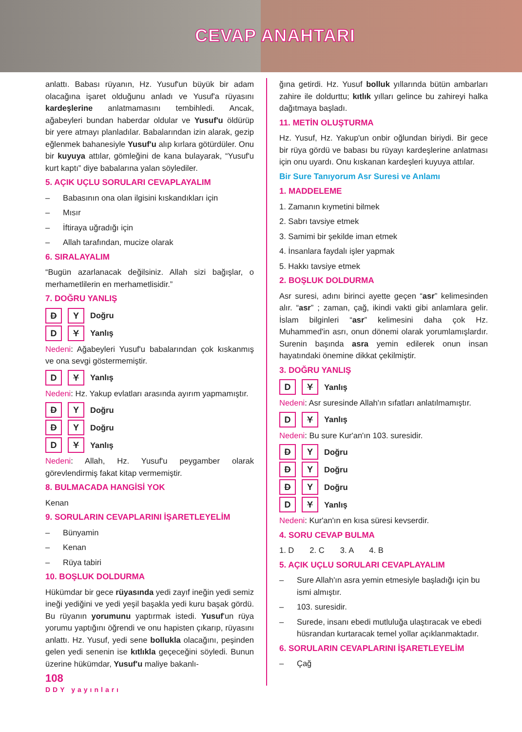CEVAP ANAHTARI
anlattı. Babası rüyanın, Hz. Yusuf'un büyük bir adam olacağına işaret olduğunu anladı ve Yusuf'a rüyasını kardeşlerine anlatmamasını tembihledi. Ancak, ağabeyleri bundan haberdar oldular ve Yusuf'u öldürüp bir yere atmayı planladılar. Babalarından izin alarak, gezip eğlenmek bahanesiyle Yusuf'u alıp kırlara götürdüler. Onu bir kuyuya attılar, gömleğini de kana bulayarak, “Yusuf'u kurt kaptı” diye babalarına yalan söylediler.
5. AÇIK UÇLU SORULARI CEVAPLAYALIM
– Babasının ona olan ilgisini kıskandıkları için
– Mısır
– İftiraya uğradığı için
– Allah tarafından, mucize olarak
6. SIRALAYALIM
“Bugün azarlanacak değilsiniz. Allah sizi bağışlar, o merhametlilerin en merhametlisidir.”
7. DOĞRU YANLIŞ
D Y Doğru
D Y Yanlış
Nedeni: Ağabeyleri Yusuf'u babalarından çok kıskanmış ve ona sevgi göstermemiştir.
D Y Yanlış
Nedeni: Hz. Yakup evlatları arasında ayırım yapmamıştır.
D Y Doğru
D Y Doğru
D Y Yanlış
Nedeni: Allah, Hz. Yusuf'u peygamber olarak görevlendirmiş fakat kitap vermemiştir.
8. BULMACADA HANGİSİ YOK
Kenan
9. SORULARIN CEVAPLARINI İŞARETLEYELİM
– Bünyamin
– Kenan
– Rüya tabiri
10. BOŞLUK DOLDURMA
Hükümdar bir gece rüyasında yedi zayıf ineğin yedi semiz ineği yediğini ve yedi yeşil başakla yedi kuru başak gördü. Bu rüyanın yorumunu yaptırmak istedi. Yusuf'un rüya yorumu yaptığını öğrendi ve onu hapisten çıkarıp, rüyasını anlattı. Hz. Yusuf, yedi sene bollukla olacağını, peşinden gelen yedi senenin ise kıtlıkla geçeceğini söyledi. Bunun üzerine hükümdar, Yusuf'u maliye bakanlı-
108
ğına getirdi. Hz. Yusuf bolluk yıllarında bütün ambarları zahire ile doldurttu; kıtlık yılları gelince bu zahireyi halka dağıtmaya başladı.
11. METİN OLUŞTURMA
Hz. Yusuf, Hz. Yakup'un onbir oğlundan biriydi. Bir gece bir rüya gördü ve babası bu rüyayı kardeşlerine anlatması için onu uyardı. Onu kıskanan kardeşleri kuyuya attılar.
Bir Sure Tanıyorum Asr Suresi ve Anlamı
1. MADDELEME
1. Zamanın kıymetini bilmek
2. Sabrı tavsiye etmek
3. Samimi bir şekilde iman etmek
4. İnsanlara faydalı işler yapmak
5. Hakkı tavsiye etmek
2. BOŞLUK DOLDURMA
Asr suresi, adını birinci ayette geçen “asr” kelimesinden alır. “asr” ; zaman, çağ, ikindi vakti gibi anlamlara gelir. İslam bilginleri “asr” kelimesini daha çok Hz. Muhammed'in asrı, onun dönemi olarak yorumlamışlardır. Surenin başında asra yemin edilerek onun insan hayatındaki önemine dikkat çekilmiştir.
3. DOĞRU YANLIŞ
D Y Yanlış
Nedeni: Asr suresinde Allah'ın sıfatları anlatılmamıştır.
D Y Yanlış
Nedeni: Bu sure Kur'an'ın 103. suresidir.
D Y Doğru
D Y Doğru
D Y Doğru
D Y Yanlış
Nedeni: Kur'an'ın en kısa süresi kevserdir.
4. SORU CEVAP BULMA
1. D 2. C 3. A 4. B
5. AÇIK UÇLU SORULARI CEVAPLAYALIM
– Sure Allah'ın asra yemin etmesiyle başladığı için bu ismi almıştır.
– 103. suresidir.
– Surede, insanı ebedi mutluluğa ulaştıracak ve ebedi hüsrandan kurtaracak temel yollar açıklanmaktadır.
6. SORULARIN CEVAPLARINI İŞARETLEYELİM
– Çağ
DDY yayınları